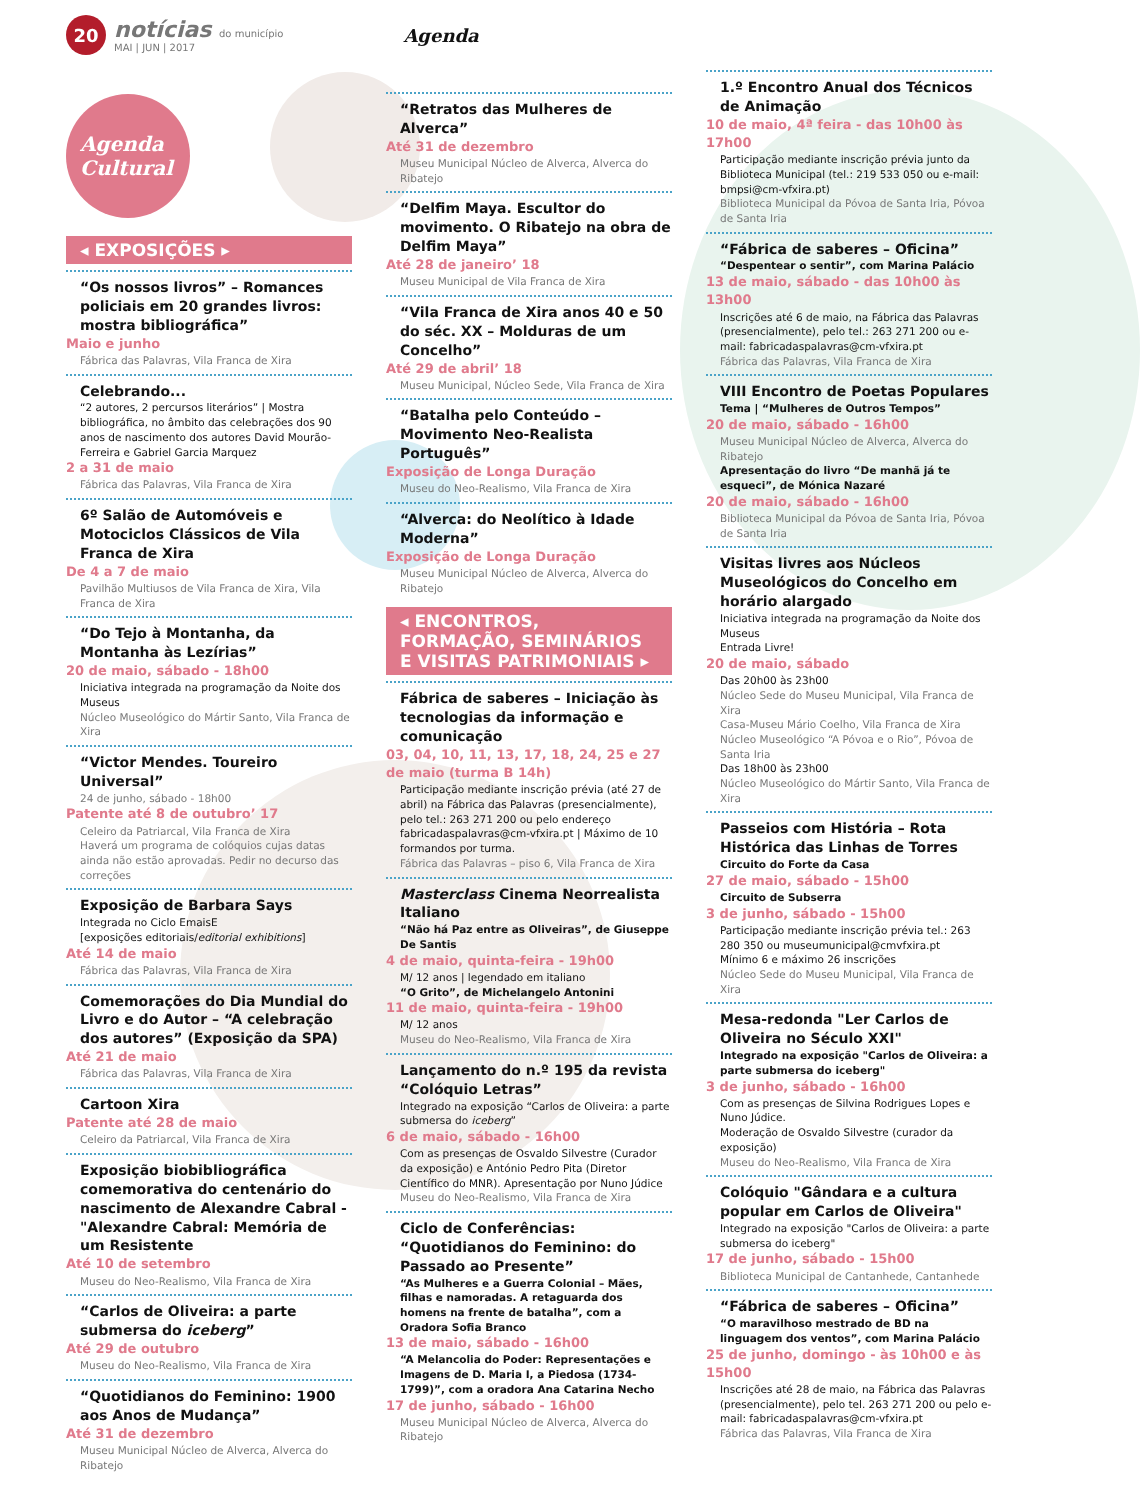20
notícias do município
MAI | JUN | 2017
Agenda
Agenda
Cultural
◂ EXPOSIÇÕES ▸
“Os nossos livros” – Romances policiais em 20 grandes livros: mostra bibliográfica”
Maio e junho
Fábrica das Palavras, Vila Franca de Xira
Celebrando...
“2 autores, 2 percursos literários” | Mostra bibliográfica, no âmbito das celebrações dos 90 anos de nascimento dos autores David Mourão-Ferreira e Gabriel Garcia Marquez
2 a 31 de maio
Fábrica das Palavras, Vila Franca de Xira
6º Salão de Automóveis e Motociclos Clássicos de Vila Franca de Xira
De 4 a 7 de maio
Pavilhão Multiusos de Vila Franca de Xira, Vila Franca de Xira
“Do Tejo à Montanha, da Montanha às Lezírias”
20 de maio, sábado - 18h00
Iniciativa integrada na programação da Noite dos Museus
Núcleo Museológico do Mártir Santo, Vila Franca de Xira
“Victor Mendes. Toureiro Universal”
24 de junho, sábado - 18h00
Patente até 8 de outubro’ 17
Celeiro da Patriarcal, Vila Franca de Xira
Haverá um programa de colóquios cujas datas ainda não estão aprovadas. Pedir no decurso das correções
Exposição de Barbara Says
Integrada no Ciclo EmaisE
[exposições editoriais/editorial exhibitions]
Até 14 de maio
Fábrica das Palavras, Vila Franca de Xira
Comemorações do Dia Mundial do Livro e do Autor – “A celebração dos autores” (Exposição da SPA)
Até 21 de maio
Fábrica das Palavras, Vila Franca de Xira
Cartoon Xira
Patente até 28 de maio
Celeiro da Patriarcal, Vila Franca de Xira
Exposição biobibliográfica comemorativa do centenário do nascimento de Alexandre Cabral - "Alexandre Cabral: Memória de um Resistente
Até 10 de setembro
Museu do Neo-Realismo, Vila Franca de Xira
“Carlos de Oliveira: a parte submersa do iceberg”
Até 29 de outubro
Museu do Neo-Realismo, Vila Franca de Xira
“Quotidianos do Feminino: 1900 aos Anos de Mudança”
Até 31 de dezembro
Museu Municipal Núcleo de Alverca, Alverca do Ribatejo
“Retratos das Mulheres de Alverca”
Até 31 de dezembro
Museu Municipal Núcleo de Alverca, Alverca do Ribatejo
“Delfim Maya. Escultor do movimento. O Ribatejo na obra de Delfim Maya”
Até 28 de janeiro’ 18
Museu Municipal de Vila Franca de Xira
“Vila Franca de Xira anos 40 e 50 do séc. XX – Molduras de um Concelho”
Até 29 de abril’ 18
Museu Municipal, Núcleo Sede, Vila Franca de Xira
“Batalha pelo Conteúdo – Movimento Neo-Realista Português”
Exposição de Longa Duração
Museu do Neo-Realismo, Vila Franca de Xira
“Alverca: do Neolítico à Idade Moderna”
Exposição de Longa Duração
Museu Municipal Núcleo de Alverca, Alverca do Ribatejo
◂ ENCONTROS, FORMAÇÃO, SEMINÁRIOS E VISITAS PATRIMONIAIS ▸
Fábrica de saberes – Iniciação às tecnologias da informação e comunicação
03, 04, 10, 11, 13, 17, 18, 24, 25 e 27 de maio (turma B 14h)
Participação mediante inscrição prévia (até 27 de abril) na Fábrica das Palavras (presencialmente), pelo tel.: 263 271 200 ou pelo endereço fabricadaspalavras@cm-vfxira.pt | Máximo de 10 formandos por turma.
Fábrica das Palavras – piso 6, Vila Franca de Xira
Masterclass Cinema Neorrealista Italiano
“Não há Paz entre as Oliveiras”, de Giuseppe De Santis
4 de maio, quinta-feira - 19h00
M/ 12 anos | legendado em italiano
“O Grito”, de Michelangelo Antonini
11 de maio, quinta-feira - 19h00
M/ 12 anos
Museu do Neo-Realismo, Vila Franca de Xira
Lançamento do n.º 195 da revista “Colóquio Letras”
Integrado na exposição “Carlos de Oliveira: a parte submersa do iceberg”
6 de maio, sábado - 16h00
Com as presenças de Osvaldo Silvestre (Curador da exposição) e António Pedro Pita (Diretor Científico do MNR). Apresentação por Nuno Júdice
Museu do Neo-Realismo, Vila Franca de Xira
Ciclo de Conferências: “Quotidianos do Feminino: do Passado ao Presente”
“As Mulheres e a Guerra Colonial – Mães, filhas e namoradas. A retaguarda dos homens na frente de batalha”, com a Oradora Sofia Branco
13 de maio, sábado - 16h00
“A Melancolia do Poder: Representações e Imagens de D. Maria I, a Piedosa (1734-1799)”, com a oradora Ana Catarina Necho
17 de junho, sábado - 16h00
Museu Municipal Núcleo de Alverca, Alverca do Ribatejo
1.º Encontro Anual dos Técnicos de Animação
10 de maio, 4ª feira - das 10h00 às 17h00
Participação mediante inscrição prévia junto da Biblioteca Municipal (tel.: 219 533 050 ou e-mail: bmpsi@cm-vfxira.pt)
Biblioteca Municipal da Póvoa de Santa Iria, Póvoa de Santa Iria
“Fábrica de saberes – Oficina”
“Despentear o sentir”, com Marina Palácio
13 de maio, sábado - das 10h00 às 13h00
Inscrições até 6 de maio, na Fábrica das Palavras (presencialmente), pelo tel.: 263 271 200 ou e-mail: fabricadaspalavras@cm-vfxira.pt
Fábrica das Palavras, Vila Franca de Xira
VIII Encontro de Poetas Populares
Tema | “Mulheres de Outros Tempos”
20 de maio, sábado - 16h00
Museu Municipal Núcleo de Alverca, Alverca do Ribatejo
Apresentação do livro “De manhã já te esqueci”, de Mónica Nazaré
20 de maio, sábado - 16h00
Biblioteca Municipal da Póvoa de Santa Iria, Póvoa de Santa Iria
Visitas livres aos Núcleos Museológicos do Concelho em horário alargado
Iniciativa integrada na programação da Noite dos Museus
Entrada Livre!
20 de maio, sábado
Das 20h00 às 23h00
Núcleo Sede do Museu Municipal, Vila Franca de Xira
Casa-Museu Mário Coelho, Vila Franca de Xira
Núcleo Museológico “A Póvoa e o Rio”, Póvoa de Santa Iria
Das 18h00 às 23h00
Núcleo Museológico do Mártir Santo, Vila Franca de Xira
Passeios com História – Rota Histórica das Linhas de Torres
Circuito do Forte da Casa
27 de maio, sábado - 15h00
Circuito de Subserra
3 de junho, sábado - 15h00
Participação mediante inscrição prévia tel.: 263 280 350 ou museumunicipal@cmvfxira.pt
Mínimo 6 e máximo 26 inscrições
Núcleo Sede do Museu Municipal, Vila Franca de Xira
Mesa-redonda "Ler Carlos de Oliveira no Século XXI"
Integrado na exposição "Carlos de Oliveira: a parte submersa do iceberg"
3 de junho, sábado - 16h00
Com as presenças de Silvina Rodrigues Lopes e Nuno Júdice.
Moderação de Osvaldo Silvestre (curador da exposição)
Museu do Neo-Realismo, Vila Franca de Xira
Colóquio "Gândara e a cultura popular em Carlos de Oliveira"
Integrado na exposição "Carlos de Oliveira: a parte submersa do iceberg"
17 de junho, sábado - 15h00
Biblioteca Municipal de Cantanhede, Cantanhede
“Fábrica de saberes – Oficina”
“O maravilhoso mestrado de BD na linguagem dos ventos”, com Marina Palácio
25 de junho, domingo - às 10h00 e às 15h00
Inscrições até 28 de maio, na Fábrica das Palavras (presencialmente), pelo tel. 263 271 200 ou pelo e-mail: fabricadaspalavras@cm-vfxira.pt
Fábrica das Palavras, Vila Franca de Xira